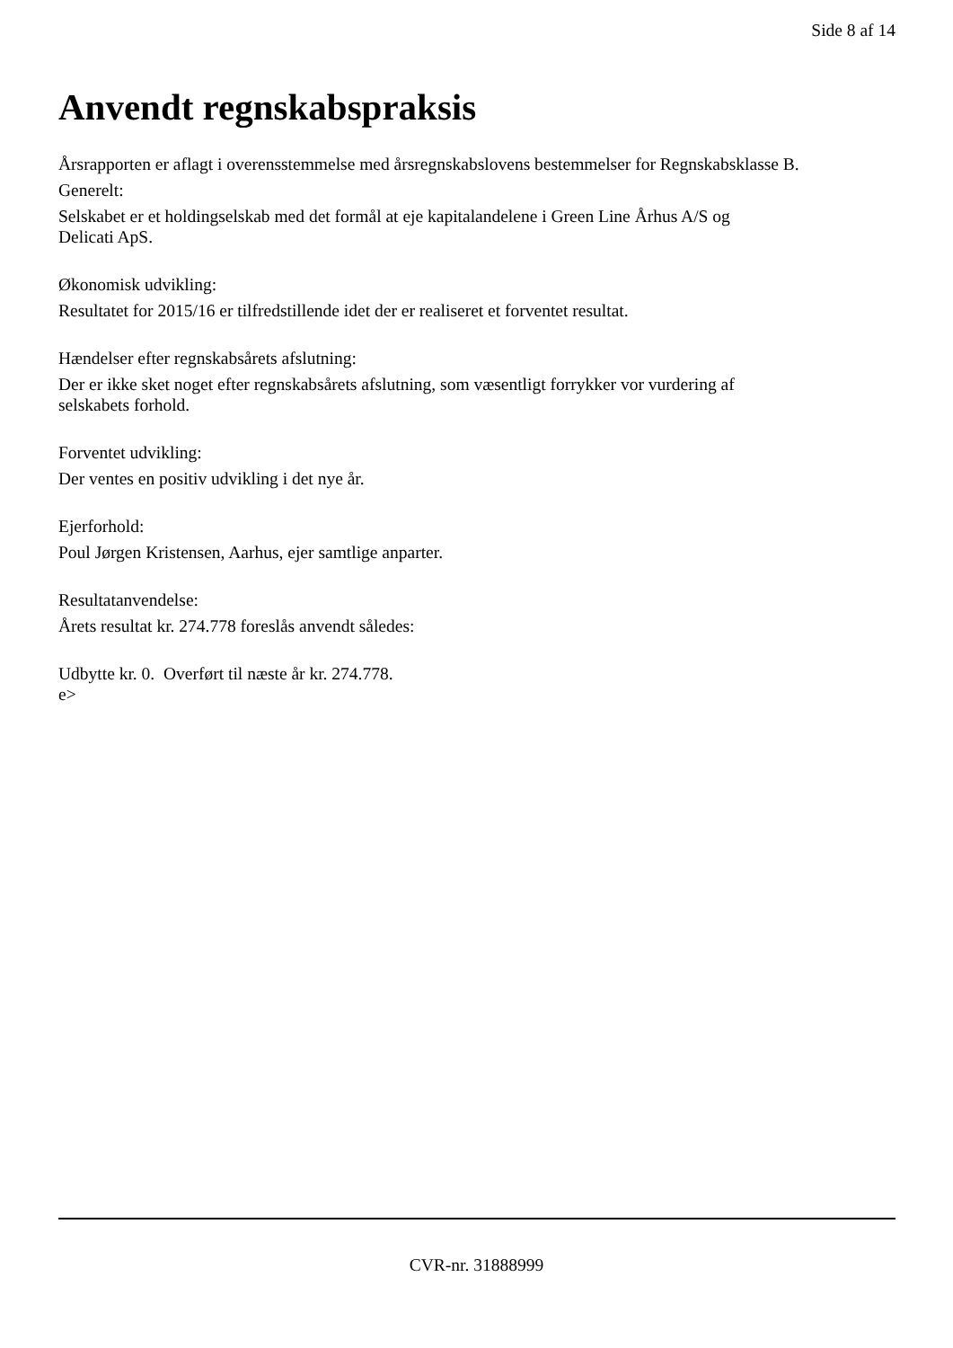Side 8 af 14
Anvendt regnskabspraksis
Årsrapporten er aflagt i overensstemmelse med årsregnskabslovens bestemmelser for Regnskabsklasse B.
Generelt:
Selskabet er et holdingselskab med det formål at eje kapitalandelene i Green Line Århus A/S og
Delicati ApS.
Økonomisk udvikling:
Resultatet for 2015/16 er tilfredstillende idet der er realiseret et forventet resultat.
Hændelser efter regnskabsårets afslutning:
Der er ikke sket noget efter regnskabsårets afslutning, som væsentligt forrykker vor vurdering af
selskabets forhold.
Forventet udvikling:
Der ventes en positiv udvikling i det nye år.
Ejerforhold:
Poul Jørgen Kristensen, Aarhus, ejer samtlige anparter.
Resultatanvendelse:
Årets resultat kr. 274.778 foreslås anvendt således:
Udbytte kr. 0. Overført til næste år kr. 274.778.
e>
CVR-nr. 31888999